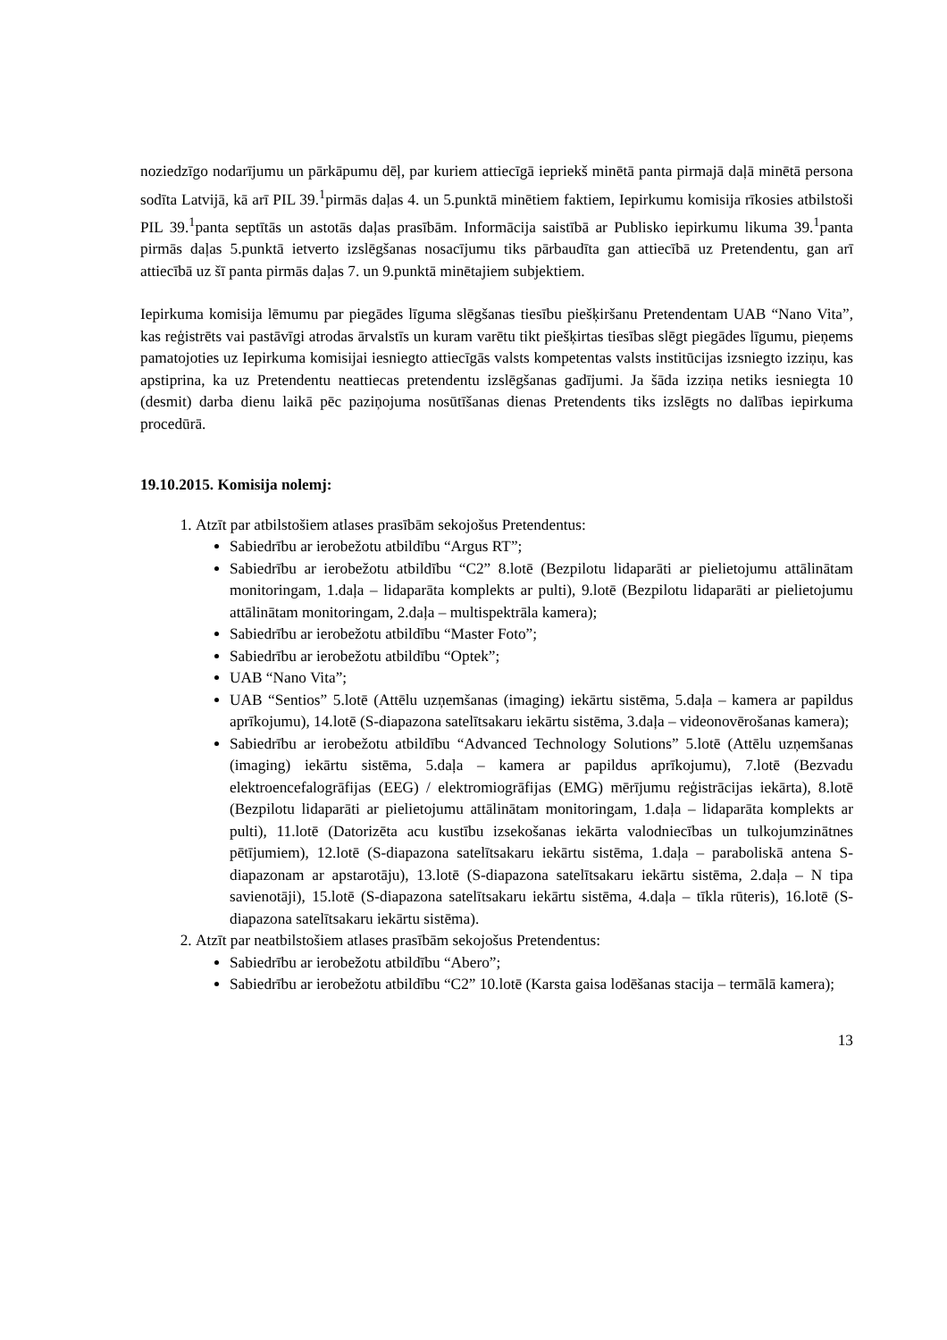noziedzīgo nodarījumu un pārkāpumu dēļ, par kuriem attiecīgā iepriekš minētā panta pirmajā daļā minētā persona sodīta Latvijā, kā arī PIL 39.<sup>1</sup>pirmās daļas 4. un 5.punktā minētiem faktiem, Iepirkumu komisija rīkosies atbilstoši PIL 39.<sup>1</sup>panta septītās un astotās daļas prasībām. Informācija saistībā ar Publisko iepirkumu likuma 39.<sup>1</sup>panta pirmās daļas 5.punktā ietverto izslēgšanas nosacījumu tiks pārbaudīta gan attiecībā uz Pretendentu, gan arī attiecībā uz šī panta pirmās daļas 7. un 9.punktā minētajiem subjektiem.
Iepirkuma komisija lēmumu par piegādes līguma slēgšanas tiesību piešķiršanu Pretendentam UAB “Nano Vita”, kas reģistrēts vai pastāvīgi atrodas ārvalstīs un kuram varētu tikt piešķirtas tiesības slēgt piegādes līgumu, pieņems pamatojoties uz Iepirkuma komisijai iesniegto attiecīgās valsts kompetentas valsts institūcijas izsniegto izziņu, kas apstiprina, ka uz Pretendentu neattiecas pretendentu izslēgšanas gadījumi. Ja šāda izziņa netiks iesniegta 10 (desmit) darba dienu laikā pēc paziņojuma nosūtīšanas dienas Pretendents tiks izslēgts no dalības iepirkuma procedūrā.
19.10.2015. Komisija nolemj:
1. Atzīt par atbilstošiem atlases prasībām sekojošus Pretendentus:
Sabiedrību ar ierobežotu atbildību “Argus RT”;
Sabiedrību ar ierobežotu atbildību “C2” 8.lotē (Bezpilotu lidaparāti ar pielietojumu attālinātam monitoringam, 1.daļa – lidaparāta komplekts ar pulti), 9.lotē (Bezpilotu lidaparāti ar pielietojumu attālinātam monitoringam, 2.daļa – multispektrāla kamera);
Sabiedrību ar ierobežotu atbildību “Master Foto”;
Sabiedrību ar ierobežotu atbildību “Optek”;
UAB “Nano Vita”;
UAB “Sentios” 5.lotē (Attēlu uzņemšanas (imaging) iekārtu sistēma, 5.daļa – kamera ar papildus aprīkojumu), 14.lotē (S-diapazona satelītsakaru iekārtu sistēma, 3.daļa – videonovērošanas kamera);
Sabiedrību ar ierobežotu atbildību “Advanced Technology Solutions” 5.lotē (Attēlu uzņemšanas (imaging) iekārtu sistēma, 5.daļa – kamera ar papildus aprīkojumu), 7.lotē (Bezvadu elektroencefalogrāfijas (EEG) / elektromiogrāfijas (EMG) mērījumu reģistrācijas iekārta), 8.lotē (Bezpilotu lidaparāti ar pielietojumu attālinātam monitoringam, 1.daļa – lidaparāta komplekts ar pulti), 11.lotē (Datorizēta acu kustību izsekošanas iekārta valodniecības un tulkojumzinātnes pētījumiem), 12.lotē (S-diapazona satelītsakaru iekārtu sistēma, 1.daļa – paraboliskā antena S-diapazonam ar apstarotāju), 13.lotē (S-diapazona satelītsakaru iekārtu sistēma, 2.daļa – N tipa savienotāji), 15.lotē (S-diapazona satelītsakaru iekārtu sistēma, 4.daļa – tīkla rūteris), 16.lotē (S-diapazona satelītsakaru iekārtu sistēma).
2. Atzīt par neatbilstošiem atlases prasībām sekojošus Pretendentus:
Sabiedrību ar ierobežotu atbildību “Abero”;
Sabiedrību ar ierobežotu atbildību “C2” 10.lotē (Karsta gaisa lodēšanas stacija – termālā kamera);
13